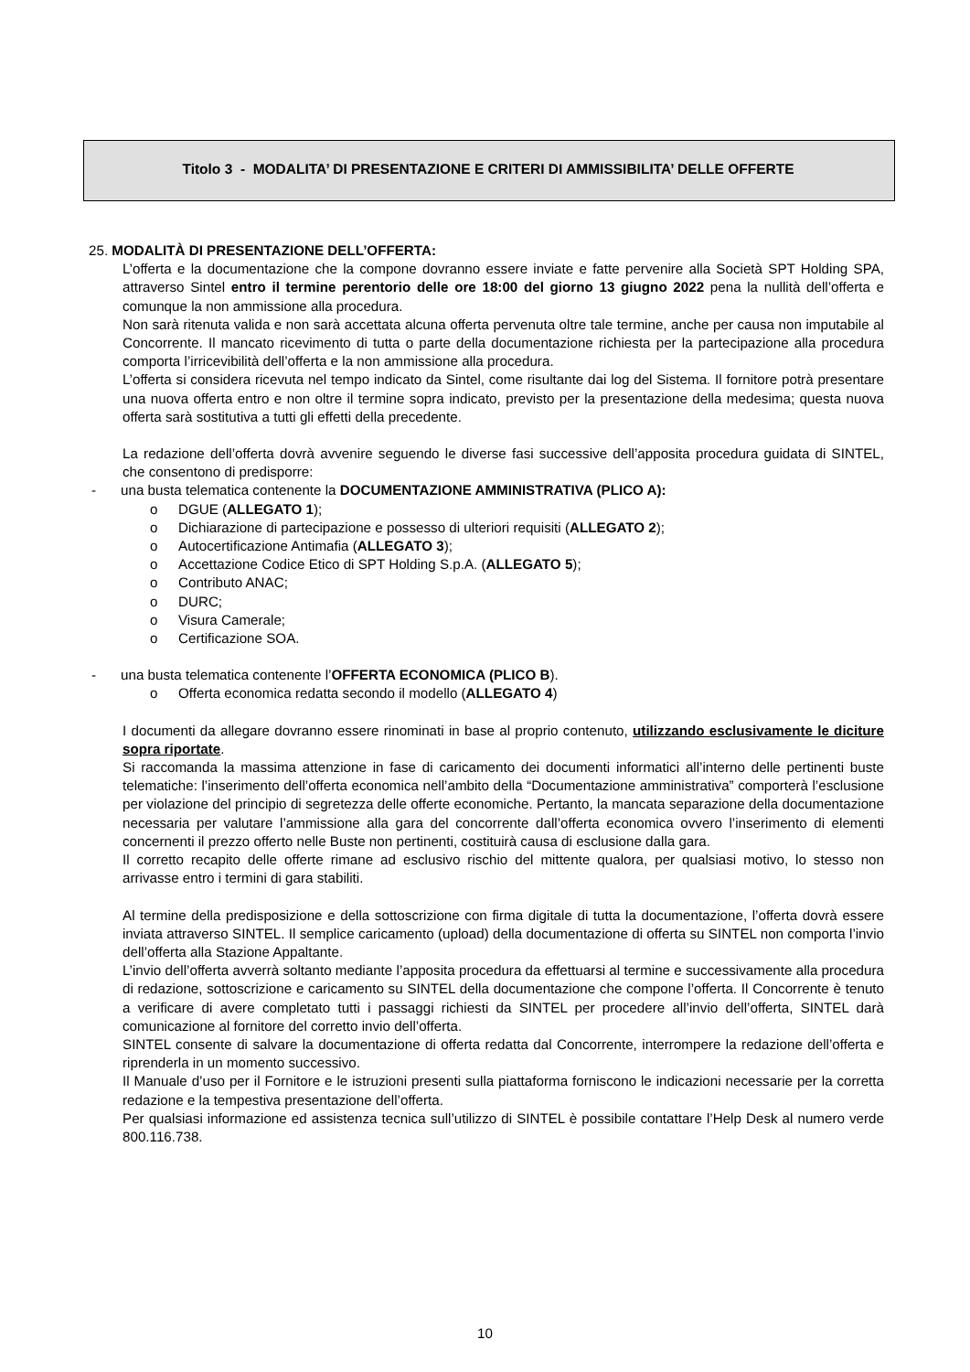Titolo 3 - MODALITA’ DI PRESENTAZIONE E CRITERI DI AMMISSIBILITA’ DELLE OFFERTE
25. MODALITÀ DI PRESENTAZIONE DELL’OFFERTA:
L’offerta e la documentazione che la compone dovranno essere inviate e fatte pervenire alla Società SPT Holding SPA, attraverso Sintel entro il termine perentorio delle ore 18:00 del giorno 13 giugno 2022 pena la nullità dell’offerta e comunque la non ammissione alla procedura.
Non sarà ritenuta valida e non sarà accettata alcuna offerta pervenuta oltre tale termine, anche per causa non imputabile al Concorrente. Il mancato ricevimento di tutta o parte della documentazione richiesta per la partecipazione alla procedura comporta l’irricevibilità dell’offerta e la non ammissione alla procedura.
L’offerta si considera ricevuta nel tempo indicato da Sintel, come risultante dai log del Sistema. Il fornitore potrà presentare una nuova offerta entro e non oltre il termine sopra indicato, previsto per la presentazione della medesima; questa nuova offerta sarà sostitutiva a tutti gli effetti della precedente.
La redazione dell’offerta dovrà avvenire seguendo le diverse fasi successive dell’apposita procedura guidata di SINTEL, che consentono di predisporre:
- una busta telematica contenente la DOCUMENTAZIONE AMMINISTRATIVA (PLICO A):
o DGUE (ALLEGATO 1);
o Dichiarazione di partecipazione e possesso di ulteriori requisiti (ALLEGATO 2);
o Autocertificazione Antimafia (ALLEGATO 3);
o Accettazione Codice Etico di SPT Holding S.p.A. (ALLEGATO 5);
o Contributo ANAC;
o DURC;
o Visura Camerale;
o Certificazione SOA.
- una busta telematica contenente l’OFFERTA ECONOMICA (PLICO B).
o Offerta economica redatta secondo il modello (ALLEGATO 4)
I documenti da allegare dovranno essere rinominati in base al proprio contenuto, utilizzando esclusivamente le diciture sopra riportate.
Si raccomanda la massima attenzione in fase di caricamento dei documenti informatici all’interno delle pertinenti buste telematiche: l’inserimento dell’offerta economica nell’ambito della “Documentazione amministrativa” comporterà l’esclusione per violazione del principio di segretezza delle offerte economiche. Pertanto, la mancata separazione della documentazione necessaria per valutare l’ammissione alla gara del concorrente dall’offerta economica ovvero l’inserimento di elementi concernenti il prezzo offerto nelle Buste non pertinenti, costituirà causa di esclusione dalla gara.
Il corretto recapito delle offerte rimane ad esclusivo rischio del mittente qualora, per qualsiasi motivo, lo stesso non arrivasse entro i termini di gara stabiliti.
Al termine della predisposizione e della sottoscrizione con firma digitale di tutta la documentazione, l’offerta dovrà essere inviata attraverso SINTEL. Il semplice caricamento (upload) della documentazione di offerta su SINTEL non comporta l’invio dell’offerta alla Stazione Appaltante.
L’invio dell’offerta avverrà soltanto mediante l’apposita procedura da effettuarsi al termine e successivamente alla procedura di redazione, sottoscrizione e caricamento su SINTEL della documentazione che compone l’offerta. Il Concorrente è tenuto a verificare di avere completato tutti i passaggi richiesti da SINTEL per procedere all’invio dell’offerta, SINTEL darà comunicazione al fornitore del corretto invio dell’offerta.
SINTEL consente di salvare la documentazione di offerta redatta dal Concorrente, interrompere la redazione dell’offerta e riprenderla in un momento successivo.
Il Manuale d’uso per il Fornitore e le istruzioni presenti sulla piattaforma forniscono le indicazioni necessarie per la corretta redazione e la tempestiva presentazione dell’offerta.
Per qualsiasi informazione ed assistenza tecnica sull’utilizzo di SINTEL è possibile contattare l’Help Desk al numero verde 800.116.738.
10